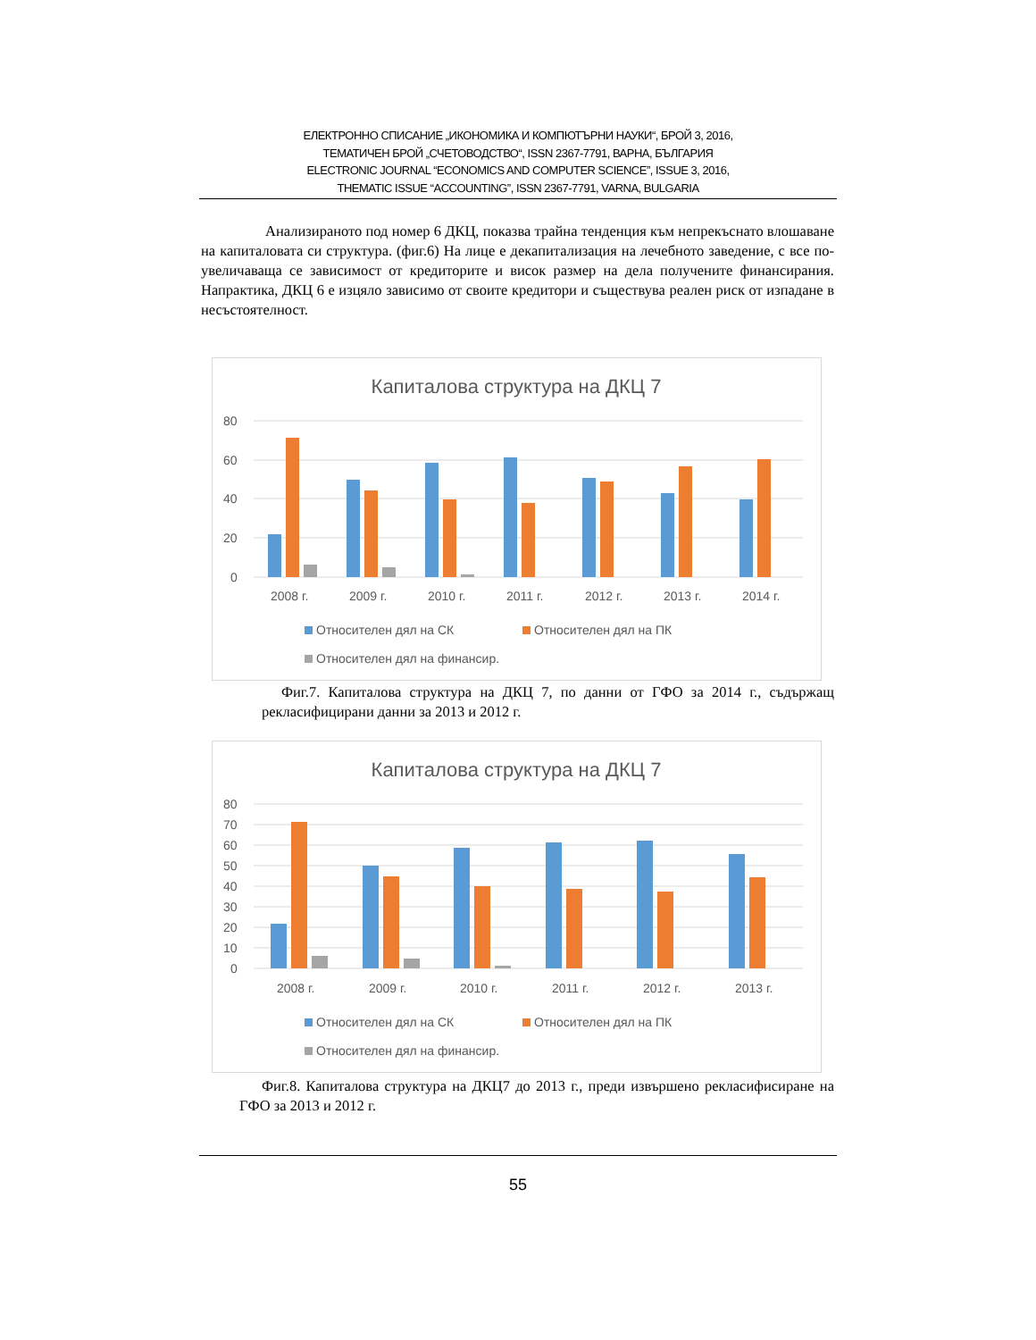ЕЛЕКТРОННО СПИСАНИЕ „ИКОНОМИКА И КОМПЮТЪРНИ НАУКИ“, БРОЙ 3, 2016,
ТЕМАТИЧЕН БРОЙ „СЧЕТОВОДСТВО“, ISSN 2367-7791, ВАРНА, БЪЛГАРИЯ
ELECTRONIC JOURNAL “ECONOMICS AND COMPUTER SCIENCE”, ISSUE 3, 2016,
THEMATIC ISSUE “ACCOUNTING”, ISSN 2367-7791, VARNA, BULGARIA
Анализираното под номер 6 ДКЦ, показва трайна тенденция към непрекъснато влошаване на капиталовата си структура. (фиг.6) На лице е декапитализация на лечебното заведение, с все по-увеличаваща се зависимост от кредиторите и висок размер на дела получените финансирания. Напрактика, ДКЦ 6 е изцяло зависимо от своите кредитори и съществува реален риск от изпадане в несъстоятелност.
Капиталова структура на ДКЦ 7
80
60
40
20
0
2008 г.
2009 г.
2010 г.
2011 г.
2012 г.
2013 г.
2014 г.
Относителен дял на СК
Относителен дял на ПК
Относителен дял на финансир.
Фиг.7. Капиталова структура на ДКЦ 7, по данни от ГФО за 2014 г., съдържащ рекласифицирани данни за 2013 и 2012 г.
Капиталова структура на ДКЦ 7
80
70
60
50
40
30
20
10
0
2008 г.
2009 г.
2010 г.
2011 г.
2012 г.
2013 г.
Относителен дял на СК
Относителен дял на ПК
Относителен дял на финансир.
Фиг.8. Капиталова структура на ДКЦ7 до 2013 г., преди извършено рекласифисиране на ГФО за 2013 и 2012 г.
55